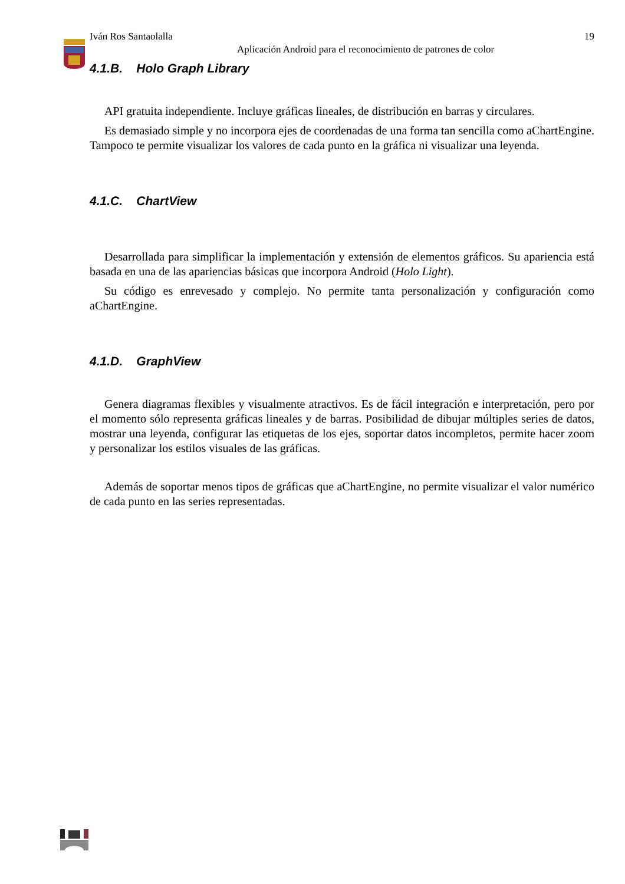Iván Ros Santaolalla 19
Aplicación Android para el reconocimiento de patrones de color
4.1.B. Holo Graph Library
API gratuita independiente. Incluye gráficas lineales, de distribución en barras y circulares.
Es demasiado simple y no incorpora ejes de coordenadas de una forma tan sencilla como aChartEngine. Tampoco te permite visualizar los valores de cada punto en la gráfica ni visualizar una leyenda.
4.1.C. ChartView
Desarrollada para simplificar la implementación y extensión de elementos gráficos. Su apariencia está basada en una de las apariencias básicas que incorpora Android (Holo Light).
Su código es enrevesado y complejo. No permite tanta personalización y configuración como aChartEngine.
4.1.D. GraphView
Genera diagramas flexibles y visualmente atractivos. Es de fácil integración e interpretación, pero por el momento sólo representa gráficas lineales y de barras. Posibilidad de dibujar múltiples series de datos, mostrar una leyenda, configurar las etiquetas de los ejes, soportar datos incompletos, permite hacer zoom y personalizar los estilos visuales de las gráficas.
Además de soportar menos tipos de gráficas que aChartEngine, no permite visualizar el valor numérico de cada punto en las series representadas.